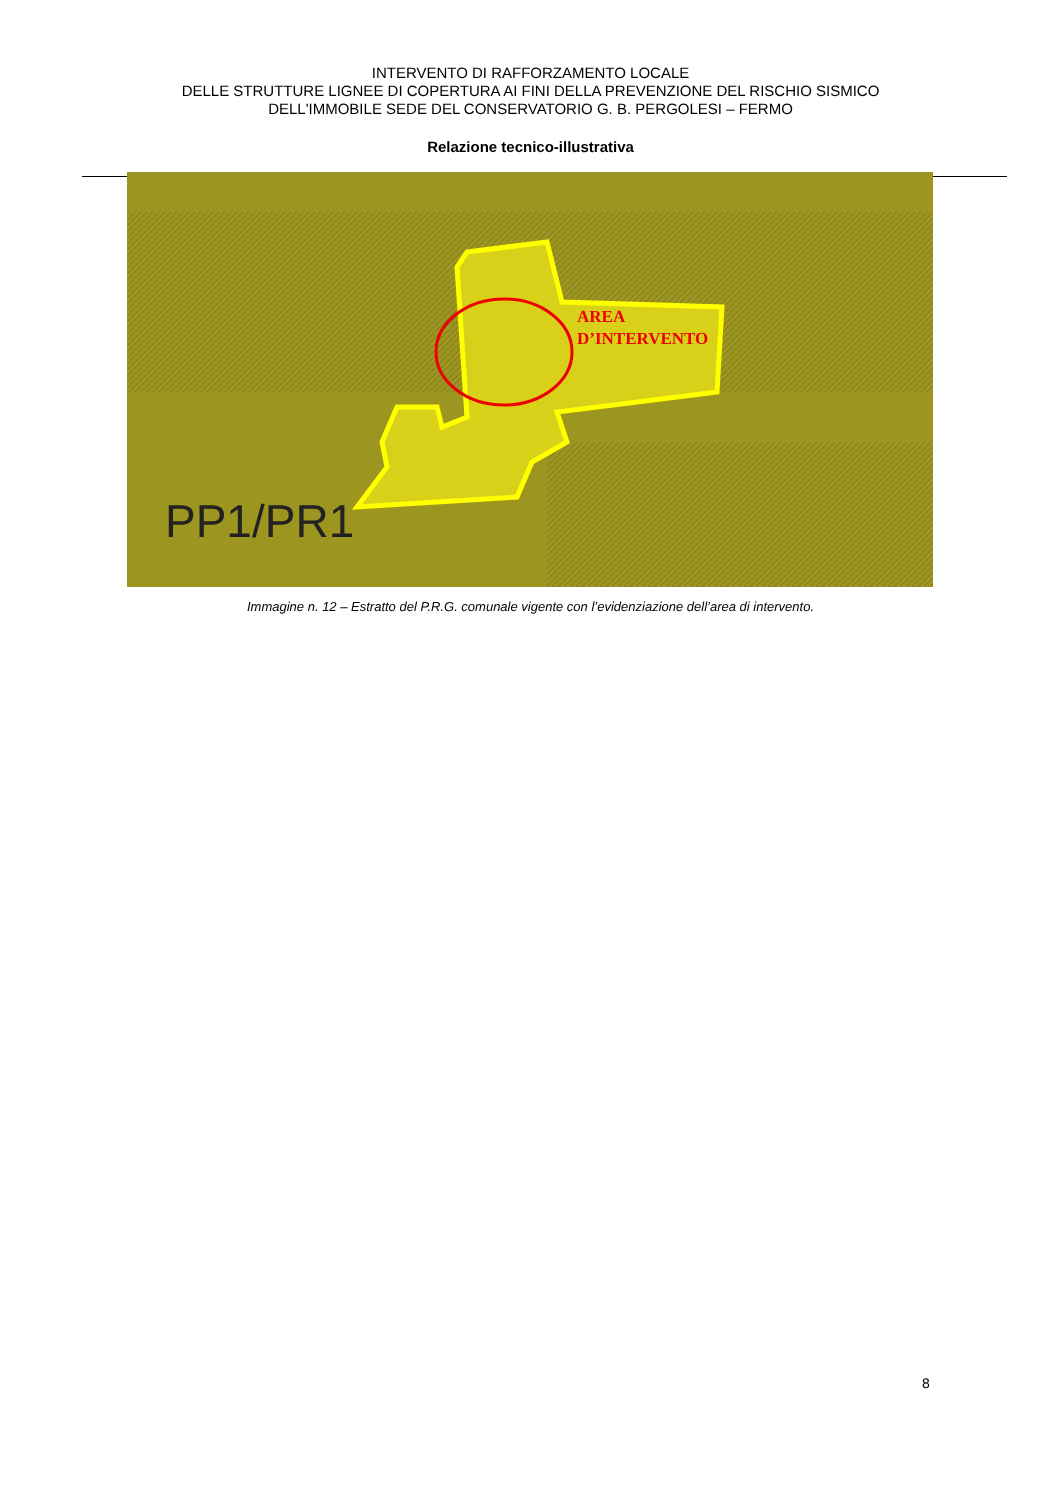INTERVENTO DI RAFFORZAMENTO LOCALE
DELLE STRUTTURE LIGNEE DI COPERTURA AI FINI DELLA PREVENZIONE DEL RISCHIO SISMICO
DELL'IMMOBILE SEDE DEL CONSERVATORIO G. B. PERGOLESI – FERMO
Relazione tecnico-illustrativa
AREA
D’INTERVENTO
PP1/PR1
Immagine n. 12 – Estratto del P.R.G. comunale vigente con l’evidenziazione dell’area di intervento.
8